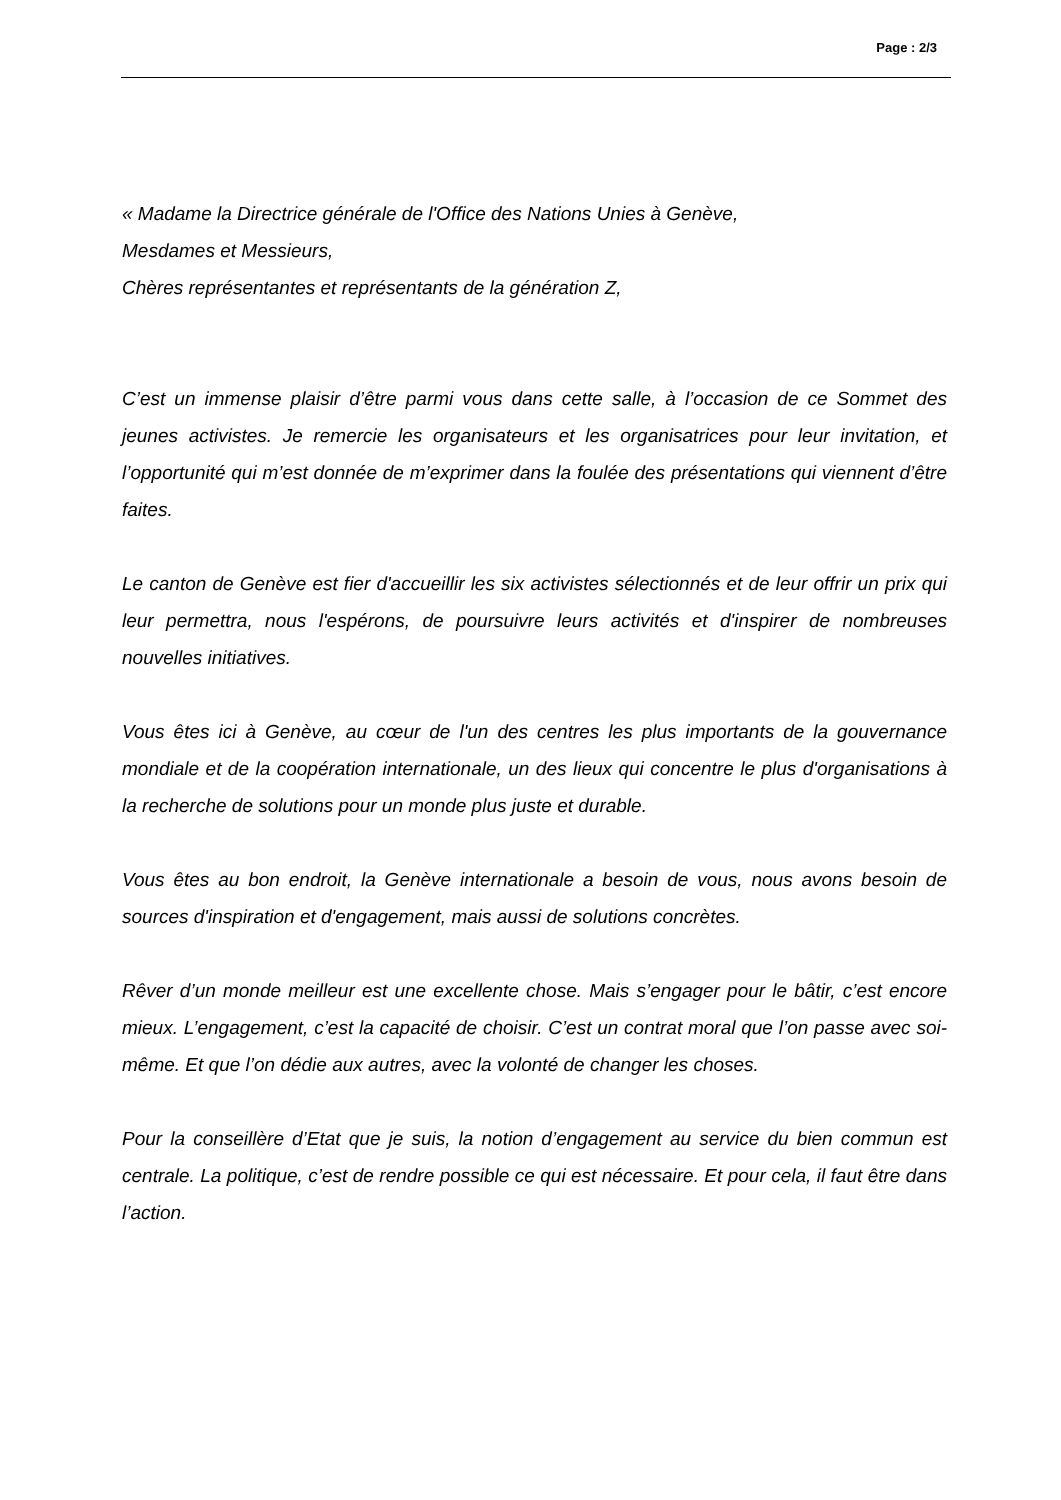Page : 2/3
« Madame la Directrice générale de l'Office des Nations Unies à Genève,
Mesdames et Messieurs,
Chères représentantes et représentants de la génération Z,
C’est un immense plaisir d’être parmi vous dans cette salle, à l’occasion de ce Sommet des jeunes activistes. Je remercie les organisateurs et les organisatrices pour leur invitation, et l’opportunité qui m’est donnée de m’exprimer dans la foulée des présentations qui viennent d’être faites.
Le canton de Genève est fier d'accueillir les six activistes sélectionnés et de leur offrir un prix qui leur permettra, nous l'espérons, de poursuivre leurs activités et d'inspirer de nombreuses nouvelles initiatives.
Vous êtes ici à Genève, au cœur de l'un des centres les plus importants de la gouvernance mondiale et de la coopération internationale, un des lieux qui concentre le plus d'organisations à la recherche de solutions pour un monde plus juste et durable.
Vous êtes au bon endroit, la Genève internationale a besoin de vous, nous avons besoin de sources d'inspiration et d'engagement, mais aussi de solutions concrètes.
Rêver d’un monde meilleur est une excellente chose. Mais s’engager pour le bâtir, c’est encore mieux. L’engagement, c’est la capacité de choisir. C’est un contrat moral que l’on passe avec soi-même. Et que l’on dédie aux autres, avec la volonté de changer les choses.
Pour la conseillère d’Etat que je suis, la notion d’engagement au service du bien commun est centrale. La politique, c’est de rendre possible ce qui est nécessaire. Et pour cela, il faut être dans l’action.